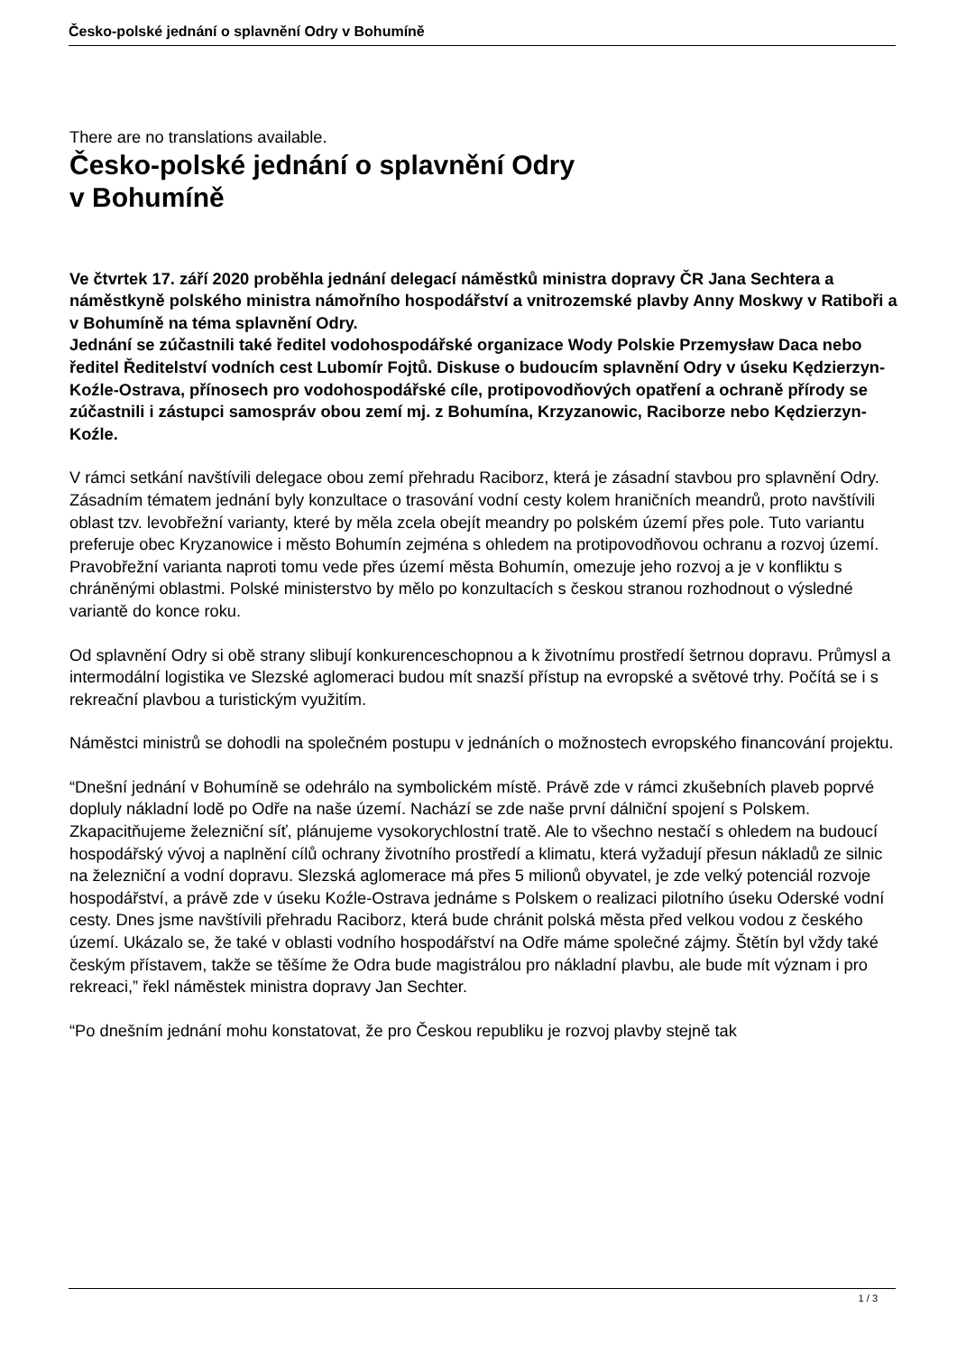Česko-polské jednání o splavnění Odry v Bohumíně
There are no translations available.
Česko-polské jednání o splavnění Odry
v Bohumíně
Ve čtvrtek 17. září 2020 proběhla jednání delegací náměstků ministra dopravy ČR Jana Sechtera a náměstkyně polského ministra námořního hospodářství a vnitrozemské plavby Anny Moskwy v Ratiboři a v Bohumíně na téma splavnění Odry.
Jednání se zúčastnili také ředitel vodohospodářské organizace Wody Polskie Przemysław Daca nebo ředitel Ředitelství vodních cest Lubomír Fojtů. Diskuse o budoucím splavnění Odry v úseku Kędzierzyn-Koźle-Ostrava, přínosech pro vodohospodářské cíle, protipovodňových opatření a ochraně přírody se zúčastnili i zástupci samospráv obou zemí mj. z Bohumína, Krzyzanowic, Raciborze nebo Kędzierzyn-Koźle.
V rámci setkání navštívili delegace obou zemí přehradu Raciborz, která je zásadní stavbou pro splavnění Odry. Zásadním tématem jednání byly konzultace o trasování vodní cesty kolem hraničních meandrů, proto navštívili oblast tzv. levobřežní varianty, které by měla zcela obejít meandry po polském území přes pole. Tuto variantu preferuje obec Kryzanowice i město Bohumín zejména s ohledem na protipovodňovou ochranu a rozvoj území. Pravobřežní varianta naproti tomu vede přes území města Bohumín, omezuje jeho rozvoj a je v konfliktu s chráněnými oblastmi. Polské ministerstvo by mělo po konzultacích s českou stranou rozhodnout o výsledné variantě do konce roku.
Od splavnění Odry si obě strany slibují konkurenceschopnou a k životnímu prostředí šetrnou dopravu. Průmysl a intermodální logistika ve Slezské aglomeraci budou mít snazší přístup na evropské a světové trhy. Počítá se i s rekreační plavbou a turistickým využitím.
Náměstci ministrů se dohodli na společném postupu v jednáních o možnostech evropského financování projektu.
“Dnešní jednání v Bohumíně se odehrálo na symbolickém místě. Právě zde v rámci zkušebních plaveb poprvé dopluly nákladní lodě po Odře na naše území. Nachází se zde naše první dálniční spojení s Polskem. Zkapacitňujeme železniční síť, plánujeme vysokorychlostní tratě. Ale to všechno nestačí s ohledem na budoucí hospodářský vývoj a naplnění cílů ochrany životního prostředí a klimatu, která vyžadují přesun nákladů ze silnic na železniční a vodní dopravu. Slezská aglomerace má přes 5 milionů obyvatel, je zde velký potenciál rozvoje hospodářství, a právě zde v úseku Koźle-Ostrava jednáme s Polskem o realizaci pilotního úseku Oderské vodní cesty. Dnes jsme navštívili přehradu Raciborz, která bude chránit polská města před velkou vodou z českého území. Ukázalo se, že také v oblasti vodního hospodářství na Odře máme společné zájmy. Štětín byl vždy také českým přístavem, takže se těšíme že Odra bude magistrálou pro nákladní plavbu, ale bude mít význam i pro rekreaci,” řekl náměstek ministra dopravy Jan Sechter.
“Po dnešním jednání mohu konstatovat, že pro Českou republiku je rozvoj plavby stejně tak
1 / 3